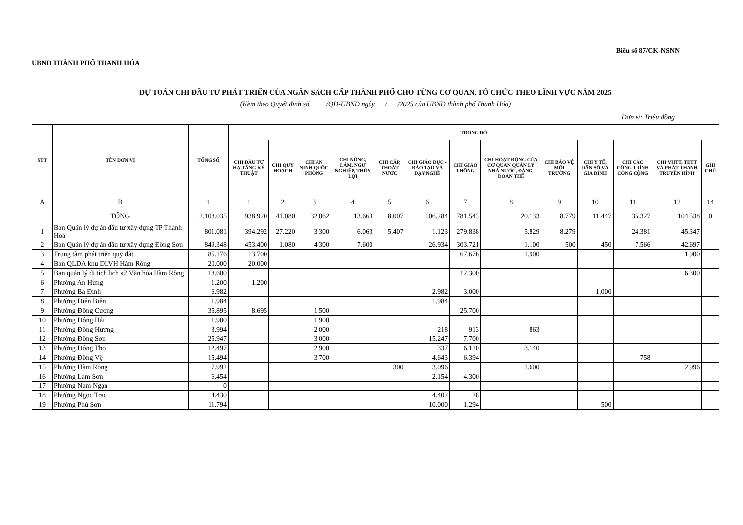UBND THÀNH PHỐ THANH HÓA
Biểu số 87/CK-NSNN
DỰ TOÁN CHI ĐẦU TƯ PHÁT TRIỂN CỦA NGÂN SÁCH CẤP THÀNH PHỐ CHO TỪNG CƠ QUAN, TỔ CHỨC THEO LĨNH VỰC NĂM 2025
(Kèm theo Quyết định số /QĐ-UBND ngày / /2025 của UBND thành phố Thanh Hóa)
Đơn vị: Triệu đồng
| STT | TÊN ĐƠN VỊ | TỔNG SỐ | TRONG ĐÓ | | | | | | | | | | | | |
| --- | --- | --- | --- | --- | --- | --- | --- | --- | --- | --- | --- | --- | --- | --- | --- |
| | | | CHI ĐẦU TƯ HẠ TẦNG KỸ THUẬT | CHI QUY HOẠCH | CHI AN NINH QUỐC PHÒNG | CHI NÔNG, LÂM, NGƯ NGHIỆP, THỦY LỢI | CHI CẤP, THOÁT NƯỚC | CHI GIÁO DỤC - ĐÀO TẠO VÀ DẠY NGHỀ | CHI GIAO THÔNG | CHI HOẠT ĐỘNG CỦA CƠ QUAN QUẢN LÝ NHÀ NƯỚC, ĐẢNG, ĐOÀN THỂ | CHI BẢO VỆ MÔI TRƯỜNG | CHI Y TẾ, DÂN SỐ VÀ GIA ĐÌNH | CHI CÁC CÔNG TRÌNH CÔNG CỘNG | CHI VHTT, TDTT VÀ PHÁT THANH TRUYỀN HÌNH | GHI CHÚ |
| A | B | 1 | 1 | 2 | 3 | 4 | 5 | 6 | 7 | 8 | 9 | 10 | 11 | 12 | 14 |
| | TỔNG | 2.108.035 | 938.920 | 41.080 | 32.062 | 13.663 | 8.007 | 106.284 | 781.543 | 20.133 | 8.779 | 11.447 | 35.327 | 104.538 | 0 |
| 1 | Ban Quản lý dự án đầu tư xây dựng TP Thanh Hoá | 801.081 | 394.292 | 27.220 | 3.300 | 6.063 | 5.407 | 1.123 | 279.838 | 5.829 | 8.279 | | 24.381 | 45.347 | |
| 2 | Ban Quản lý dự án đầu tư xây dựng Đông Sơn | 849.348 | 453.400 | 1.080 | 4.300 | 7.600 | | 26.934 | 303.721 | 1.100 | 500 | 450 | 7.566 | 42.697 | |
| 3 | Trung tâm phát triển quỹ đất | 85.176 | 13.700 | | | | | | 67.676 | 1.900 | | | | 1.900 | |
| 4 | Ban QLDA khu DLVH Hàm Rồng | 20.000 | 20.000 | | | | | | | | | | | | |
| 5 | Ban quản lý di tích lịch sử Văn hóa Hàm Rồng | 18.600 | | | | | | | 12.300 | | | | | 6.300 | |
| 6 | Phường An Hưng | 1.200 | 1.200 | | | | | | | | | | | | |
| 7 | Phường Ba Đình | 6.982 | | | | | | 2.982 | 3.000 | | | 1.000 | | | |
| 8 | Phường Điện Biên | 1.984 | | | | | | 1.984 | | | | | | | |
| 9 | Phường Đông Cương | 35.895 | 8.695 | | 1.500 | | | | 25.700 | | | | | | |
| 10 | Phường Đông Hải | 1.900 | | | 1.900 | | | | | | | | | | |
| 11 | Phường Đông Hương | 3.994 | | | 2.000 | | | 218 | 913 | 863 | | | | | |
| 12 | Phường Đông Sơn | 25.947 | | | 3.000 | | | 15.247 | 7.700 | | | | | | |
| 13 | Phường Đông Thọ | 12.497 | | | 2.900 | | | 337 | 6.120 | 3.140 | | | | | |
| 14 | Phường Đông Vệ | 15.494 | | | 3.700 | | | 4.643 | 6.394 | | | | 758 | | |
| 15 | Phường Hàm Rồng | 7.992 | | | | | 300 | 3.096 | | 1.600 | | | | 2.996 | |
| 16 | Phường Lam Sơn | 6.454 | | | | | | 2.154 | 4.300 | | | | | | |
| 17 | Phường Nam Ngạn | 0 | | | | | | | | | | | | | |
| 18 | Phường Ngọc Trạo | 4.430 | | | | | | 4.402 | 28 | | | | | | |
| 19 | Phường Phú Sơn | 11.794 | | | | | | 10.000 | 1.294 | | | 500 | | | |